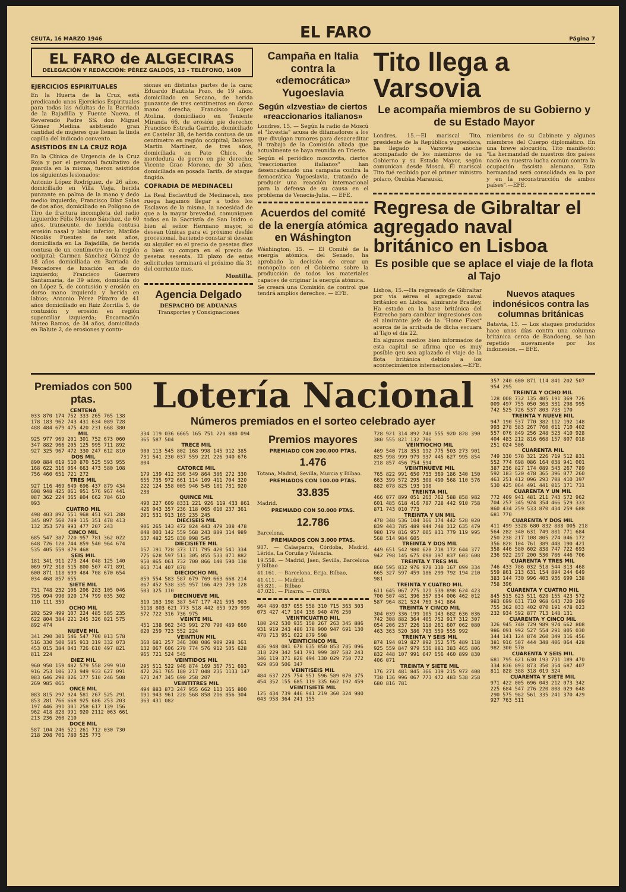CEUTA, 16 MARZO 1946 EL FARO Página 7
EL FARO de ALGECIRAS
DELEGACIÓN Y REDACCIÓN: PÉREZ GALDÓS, 13 - TELÉFONO, 1409
EJERCICIOS ESPIRITUALES
En la Huerta de la Cruz, está predicando unos Ejercicios Espirituales para todas las Adultas de la Barriada de la Bajadilla y Fuente Nueva, el Reverendo Padre SS. don Miguel Gómez Medina asistiendo gran cantidad de mujeres que llenan la linda capilla del indicado convento.
ASISTIDOS EN LA CRUZ ROJA
En la Clínica de Urgencia de la Cruz Roja y por el personal facultativo de guardia en la misma, fueron asistidos los siguientes lesionados:
Antonio López Rodríguez, de 26 años, domiciliado en Villa Vieja, herida punzante en palma de la mano y dedo medio izquierdo; Francisco Díaz Salas de dos años, domiciliado en Polígono de Tiro de fractura incompleta del radio izquierdo; Félix Moreno Sánchez, de 60 años, transeunte, de herida contusa erosión nasal y labio inferior; Matilde Nicolás Fuentes de seis años, domiciliada en La Bajadilla, de herida contusa de un centímetro en la región occipital; Carmen Sánchez Gómez de 18 años domiciliada en Barriada de Pescadores de luxación en de do izquierdo; Francisco Guerrero Santamaría, de 39 años, domicilia do en López 5, de contusión y erosión en dorso mano izquierda y herida en labios; Antonio Pérez Pizarro de 41 años domiciliado en Ruiz Zorrilla 5, de contusión y erosión en región superciliar izquierda; Encarnación Mateo Ramos, de 34 años, domiciliada en Balute 2, de erosiones y contu-
siones en distintas partes de la cara; Eduardo Bautista Pozo, de 19 años, domiciliado en Secano, de herida punzante de tres centímetros en dorso mano derecha; Francisco López Atolina, domiciliado en Teniente Miranda 66, de erosión pie derecho; Francisco Estrada Garrido, domiciliado en Castelar 38, de herida contusa de un centímetro en región occipital; Dolores Martín Martínez, de tres años, domiciliada en Pato Chico, de mordedura de perro en pie derecho; Vicente Grao Moreno, de 30 años, domiciliada en posada Tarifa, de ataque fingido.
COFRADIA DE MEDINACELI
La Real Esclavitud de Medinaceli, nos ruega hagamos llegar a todos los Esclavos de la misma, la necesidad de que a la mayor brevedad, comuniquen todos en la Sacristía de San Isidro o bien al señor Hermano mayor, si desean túnicas para el próximo desfile procesional, haciendo constar si desean su alquiler en el precio de pesetas diez o bien su compra en el precio de pesetas sesenta. El plazo de estas solicitudes terminará el próximo día 31 del corriente mes.
Montilla.
Agencia Delgado
DESPACHO DE ADUANAS
Transportes y Consignaciones
Campaña en Italia contra la «democrática» Yugoeslavia
Según «Izvestia» de ciertos «reaccionarios italianos»
Londres, 15. — Según la radio de Moscú el "Izvestia" acusa de difamadores a los que divulgan rumores para desacreditar el trabajo de la Comisión aliada que actualmente se haya reunida en Trieste.
Según el periódico moscovita, ciertos "reaccionarios italianos" han desencadenado una campaña contra la democrática Yugoeslavia, tratando de producir una reacción internacional para la defensa de su causa en el problema de Venecia-Julia. — EFE.
Acuerdos del comité de la energía atómica en Wáshington
Wáshington, 15. — El Comité de la energía atómica, del Senado, ha aprobado la decisión de crear un monopolio con el Gobierno sobre la producción de todos los materiales capaces de originar la energía atómica.
Se creará una Comisión de control que tendrá amplios derechos. — EFE.
Tito llega a Varsovia
Le acompaña miembros de su Gobierno y de su Estado Mayor
Londres, 15.—El mariscal Tito, presidente de la República yugoeslava, ha llegado a Varsovia anoche acompañado de los miembros de su Gobierno y su Estado Mayor, según comunican desde Moscú. El mariscal Tito fué recibido por el primer ministro polaco, Osubka Marauski,
miembros de su Gabinete y algunos miembros del Cuerpo diplomático. En una breve alocución, Tito manifestó: "La hermandad de nuestros dos países nació en nuestra lucha común contra la ocupación fascista alemana. Esta hermandad será consolidada en la paz y en la reconstrucción de ambos países".—EFE.
Regresa de Gibraltar el agregado naval británico en Lisboa
Es posible que se aplace el viaje de la flota al Tajo
Lisboa, 15.—Ha regresado de Gibraltar por vía aérea el agregado naval británico en Lisboa, almirante Bradley. Ha estado en la base británica del Estrecho para cambiar impresiones con el almirante jefe de la "Home Fleet" acerca de la arribada de dicha escuara al Tajo el día 22.
En algunos medios bien informados de esta capital se afirma que es muy posible qeu sea aplazado el viaje de la flota británica debido a los acontecimientos internacionales.—EFE.
Nuevos ataques indonésicos contra las columnas británicas
Batavia, 15. — Los ataques producidos hace unos días contra una columna británica cerca de Bandoeng, se han repetido nuevamente por los indonesios. — EFE.
Premiados con 500 ptas.
CENTENA
033 870 174 752 333 265 765 138 178 183 962 743 431 634 089 728 488 484 679 475 420 231 668 380
MIL
925 977 969 201 301 752 673 060 347 882 966 205 125 995 711 892 927 325 967 472 330 247 612 810
DOS MIL
890 884 019 510 870 525 593 955 168 622 316 064 663 473 580 108 756 460 651 721 272
TRES MIL
927 116 469 649 696 437 879 434 608 948 425 061 951 576 967 441 087 362 224 365 804 662 784 610 093
CUATRO MIL
498 403 892 551 968 451 921 288 345 897 560 789 115 351 478 413 132 353 578 993 477 207 243
CINCO MIL
685 547 387 720 957 781 362 022 648 726 128 744 859 540 964 674 535 405 559 879 468
SEIS MIL
181 341 911 273 244 048 125 140 069 972 318 515 800 507 471 891 600 871 118 699 484 708 670 654 034 468 857 655
SIETE MIL
731 748 232 106 206 283 105 046 795 094 990 920 174 799 035 302 110 111 359
OCHO MIL
202 529 499 107 224 485 585 235 622 804 384 221 245 326 021 575 892 474
NUEVE MIL
341 290 301 546 547 700 013 578 516 330 500 585 913 319 332 073 453 015 384 043 726 610 497 821 811 224
DIEZ MIL
960 950 159 482 579 558 299 910 916 253 106 373 949 933 627 091 083 646 290 026 177 510 246 508 269 985 065
ONCE MIL
083 815 297 924 581 267 525 291 853 281 766 668 925 686 253 203 197 446 391 301 258 617 139 156 962 418 828 991 920 2112 063 661 213 236 260 210
DOCE MIL
587 104 246 521 261 712 030 730 218 208 701 780 525 773
Lotería Nacional
Números premiados en el sorteo celebrado ayer
334 119 036 6665 165 751 220 880 094 365 587 504
TRECE MIL
900 113 545 802 168 998 145 912 385 731 541 230 037 559 221 226 940 676 804
CATORCE MIL
179 139 412 396 349 864 386 272 330 655 735 972 661 114 109 411 704 320 222 124 358 005 946 545 181 731 920 238
QUINCE MIL
490 227 609 8331 221 926 119 433 861 426 043 357 236 118 065 010 237 361 201 531 913 165 235 245
DIECISEIS MIL
906 265 143 472 024 443 479 108 478 048 003 142 559 568 243 889 314 989 537 482 525 830 098 545
DIECISIETE MIL
157 191 728 373 171 795 420 541 334 775 628 597 513 305 855 533 071 882 950 865 061 732 700 866 140 590 138 063 714 407 878
DIECIOCHO MIL
859 554 583 587 679 769 663 668 214 867 452 538 335 957 166 429 739 128 503 325 110
DIECINUEVE MIL
319 163 198 387 547 177 421 595 903 5118 803 621 773 518 442 859 929 999 572 722 316 736 975
VEINTE MIL
451 138 962 343 991 270 790 489 660 020 259 723 552 224
VEINTIUN MIL
360 681 257 346 308 086 909 298 361 132 067 606 270 774 576 912 505 628 965 721 524 545
VEINTIDOS MIL
295 511 522 946 874 169 367 751 693 472 261 765 180 217 048 235 1133 147 673 247 345 690 258 207
VEINTITRES MIL
494 883 873 247 955 662 113 165 800 191 943 961 228 568 858 216 856 304 363 431 082
Premios mayores
PREMIADO CON 200.000 PTAS.
1.476
Totana, Madrid, Sevilla, Murcia y Bilbao.
PREMIADOS CON 100.00 PTAS.
33.835
Madrid.
PREMIADO CON 50.000 PTAS.
12.786
Barcelona.
PREMIADOS CON 3.000 PTAS.
907. — Calasparra, Córdoba, Madrid, Lérida, La Coruña y Valencia.
19.558. — Madrid, Jaen, Sevilla, Barcelona y Bilbao
41.161. — Barcelona, Ecija, Bilbao,
41.411. — Madrid.
45.821. — Bilbao
47.021. — Pizarra. — CIFRA
464 489 037 055 558 310 715 363 303 073 427 417 104 136 940 476 250
VEINTICUATRO MIL
180 242 530 935 158 267 263 345 886 931 919 243 480 178 900 947 691 130 478 713 951 022 879 598
VEINTICINCO MIL
436 948 081 678 635 850 853 785 096 318 229 342 541 791 999 387 582 243 346 119 371 820 494 130 029 750 772 929 050 506 347
VEINTISEIS MIL
484 637 225 754 951 596 589 070 375 454 352 155 685 119 335 662 192 459
VEINTISIETE MIL
125 434 739 446 941 219 360 324 980 043 958 364 241 155
728 921 314 892 748 555 920 828 390 380 555 821 132 706
VEINTIOCHO MIL
469 540 718 353 192 775 503 273 901 825 998 999 979 937 445 627 995 854 218 857 456 754 594
VEINTINUEVE MIL
765 822 991 650 733 369 186 340 150 663 399 572 295 308 490 568 110 576 882 078 825 193 198
TREINTA MIL
466 077 899 051 263 762 588 858 982 601 485 618 416 787 728 442 910 758 871 743 010 773
TREINTA Y UN MIL
478 348 536 104 166 174 442 528 020 839 443 785 489 944 748 312 635 479 980 179 816 957 005 831 779 119 995 568 514 984 605
TREINTA Y DOS MIL
449 651 542 980 628 718 172 644 377 942 798 145 675 098 397 837 603 608
TREINTA Y TRES MIL
860 595 832 976 978 130 167 099 334 665 327 597 459 186 299 792 194 210 981
TREINTA Y CUATRO MIL
611 645 067 275 121 539 898 624 423 700 507 481 396 357 834 006 462 012 587 964 821 524 769 341 864
TREINTA Y CINCO MIL
304 039 336 199 105 143 682 636 036 742 308 882 364 405 752 917 312 307 054 206 237 226 118 261 607 062 080 463 363 520 386 783 559 555 992
TREINTA Y SEIS MIL
874 194 019 827 892 352 575 489 118 925 559 847 979 536 881 383 465 806 832 448 107 991 047 656 460 899 830 406 071
TREINTA Y SIETE MIL
176 271 481 845 366 139 215 972 408 738 136 996 067 773 472 483 538 258 680 816 781
357 240 600 871 114 841 202 507 954 295
TREINTA Y OCHO MIL
128 008 732 135 405 191 369 726 009 497 755 050 363 331 298 995 742 525 726 537 803 783 170
TREINTA Y NUEVE MIL
947 190 537 770 382 112 192 148 993 278 583 267 760 011 710 402 557 076 849 256 248 523 410 928 404 483 212 816 668 157 807 018 251 024 506
CUARENTA MIL
749 330 578 321 226 719 512 831 552 774 698 086 164 038 941 001 387 236 827 174 089 543 267 789 592 183 520 478 365 396 077 260 463 251 412 096 293 708 410 397 530 425 064 491 441 015 371 731
CUARENTA Y UN MIL
772 409 941 481 211 743 572 962 704 257 345 924 354 466 529 333 860 434 259 533 870 434 259 688 681 770
CUARENTA Y DOS MIL
411 499 3328 680 832 888 005 218 564 282 340 631 749 881 771 684 250 238 217 108 805 274 046 172 356 828 104 761 389 448 190 421 358 446 580 602 838 747 722 693 236 922 297 200 530 786 446 706
CUARENTA Y TRES MIL
746 433 786 032 518 544 813 468 559 861 213 631 154 894 244 649 383 144 730 996 403 936 699 138 758 396
CUARENTA Y CUATRO MIL
845 515 623 511 628 155 423 572 983 699 631 710 968 643 720 289 755 362 033 402 070 191 478 023 232 934 592 877 713 148 131
CUARENTA Y CINCO MIL
326 945 740 729 989 974 662 808 986 091 992 527 554 291 805 030 344 141 124 874 260 349 316 456 381 916 507 444 348 406 064 428 982 300 570
CUARENTA Y SEIS MIL
681 795 621 630 193 731 189 470 334 836 893 873 350 354 687 407 811 828 388 318 019 324
CUARENTA Y SIETE MIL
971 422 005 696 043 212 073 342 225 684 547 276 220 808 029 648 290 575 982 561 335 241 370 429 927 763 511